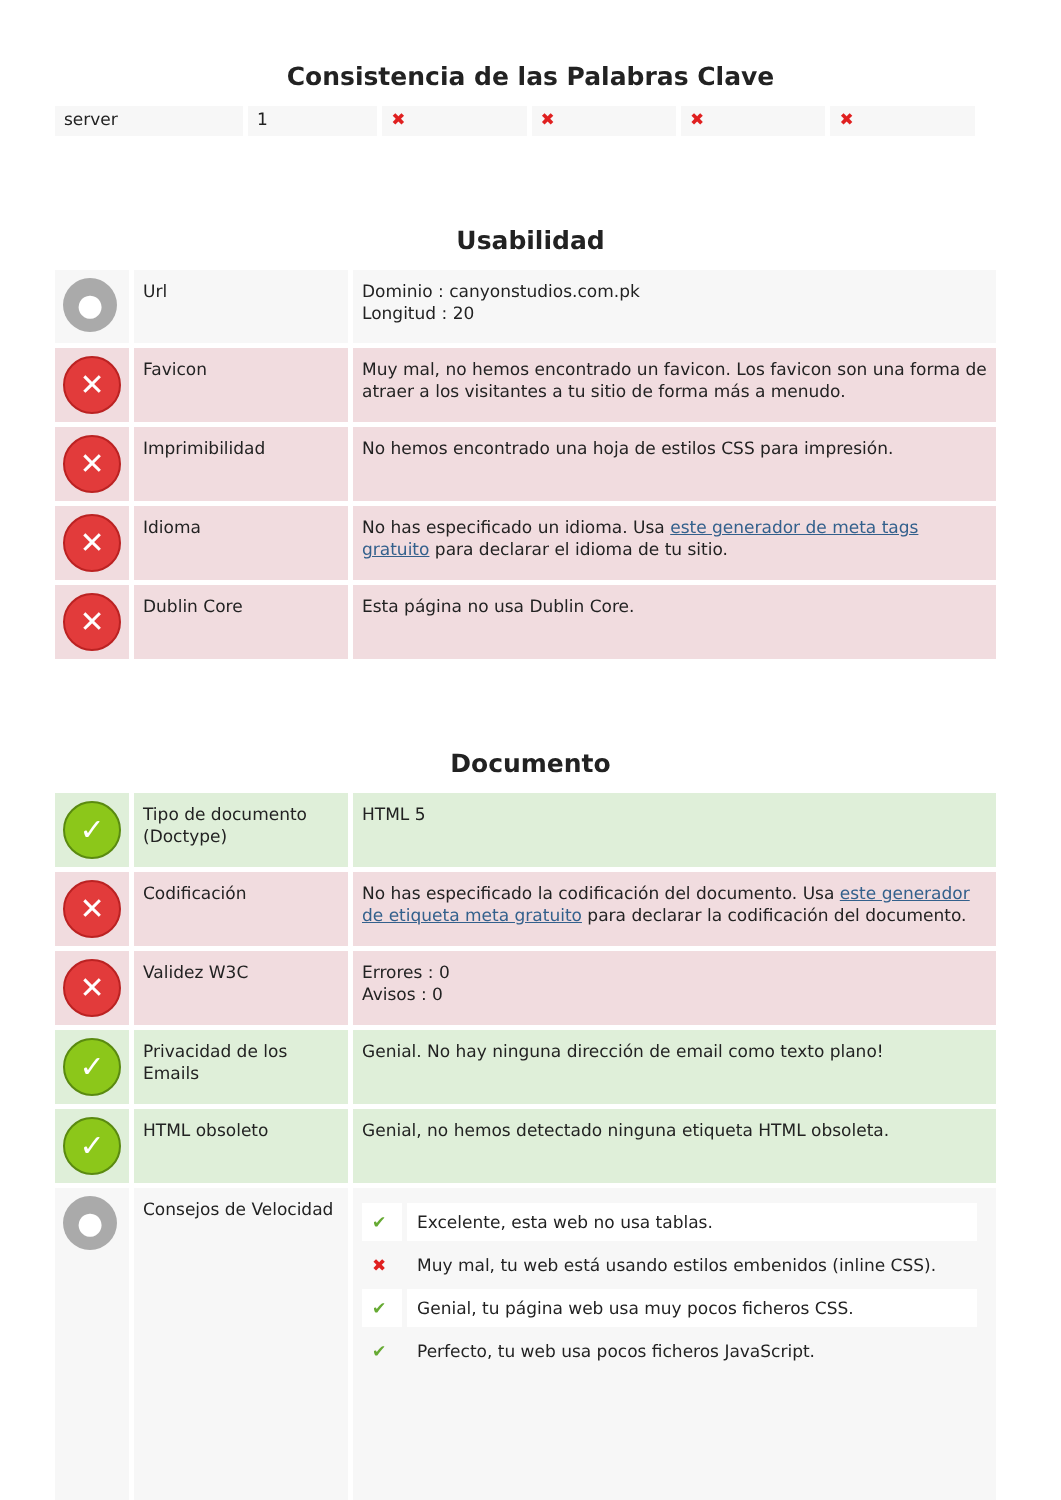Consistencia de las Palabras Clave
| server | 1 | ✖ | ✖ | ✖ | ✖ |
Usabilidad
| ● | Url | Dominio : canyonstudios.com.pk Longitud : 20 |
| ✕ | Favicon | Muy mal, no hemos encontrado un favicon. Los favicon son una forma de atraer a los visitantes a tu sitio de forma más a menudo. |
| ✕ | Imprimibilidad | No hemos encontrado una hoja de estilos CSS para impresión. |
| ✕ | Idioma | No has especificado un idioma. Usa este generador de meta tags gratuito para declarar el idioma de tu sitio. |
| ✕ | Dublin Core | Esta página no usa Dublin Core. |
Documento
| ✓ | Tipo de documento (Doctype) | HTML 5 |
| ✕ | Codificación | No has especificado la codificación del documento. Usa este generador de etiqueta meta gratuito para declarar la codificación del documento. |
| ✕ | Validez W3C | Errores : 0 Avisos : 0 |
| ✓ | Privacidad de los Emails | Genial. No hay ninguna dirección de email como texto plano! |
| ✓ | HTML obsoleto | Genial, no hemos detectado ninguna etiqueta HTML obsoleta. |
| ● | Consejos de Velocidad | / ✔ / Excelente, esta web no usa tablas. / / ✖ / Muy mal, tu web está usando estilos embenidos (inline CSS). / / ✔ / Genial, tu página web usa muy pocos ficheros CSS. / / ✔ / Perfecto, tu web usa pocos ficheros JavaScript. / |